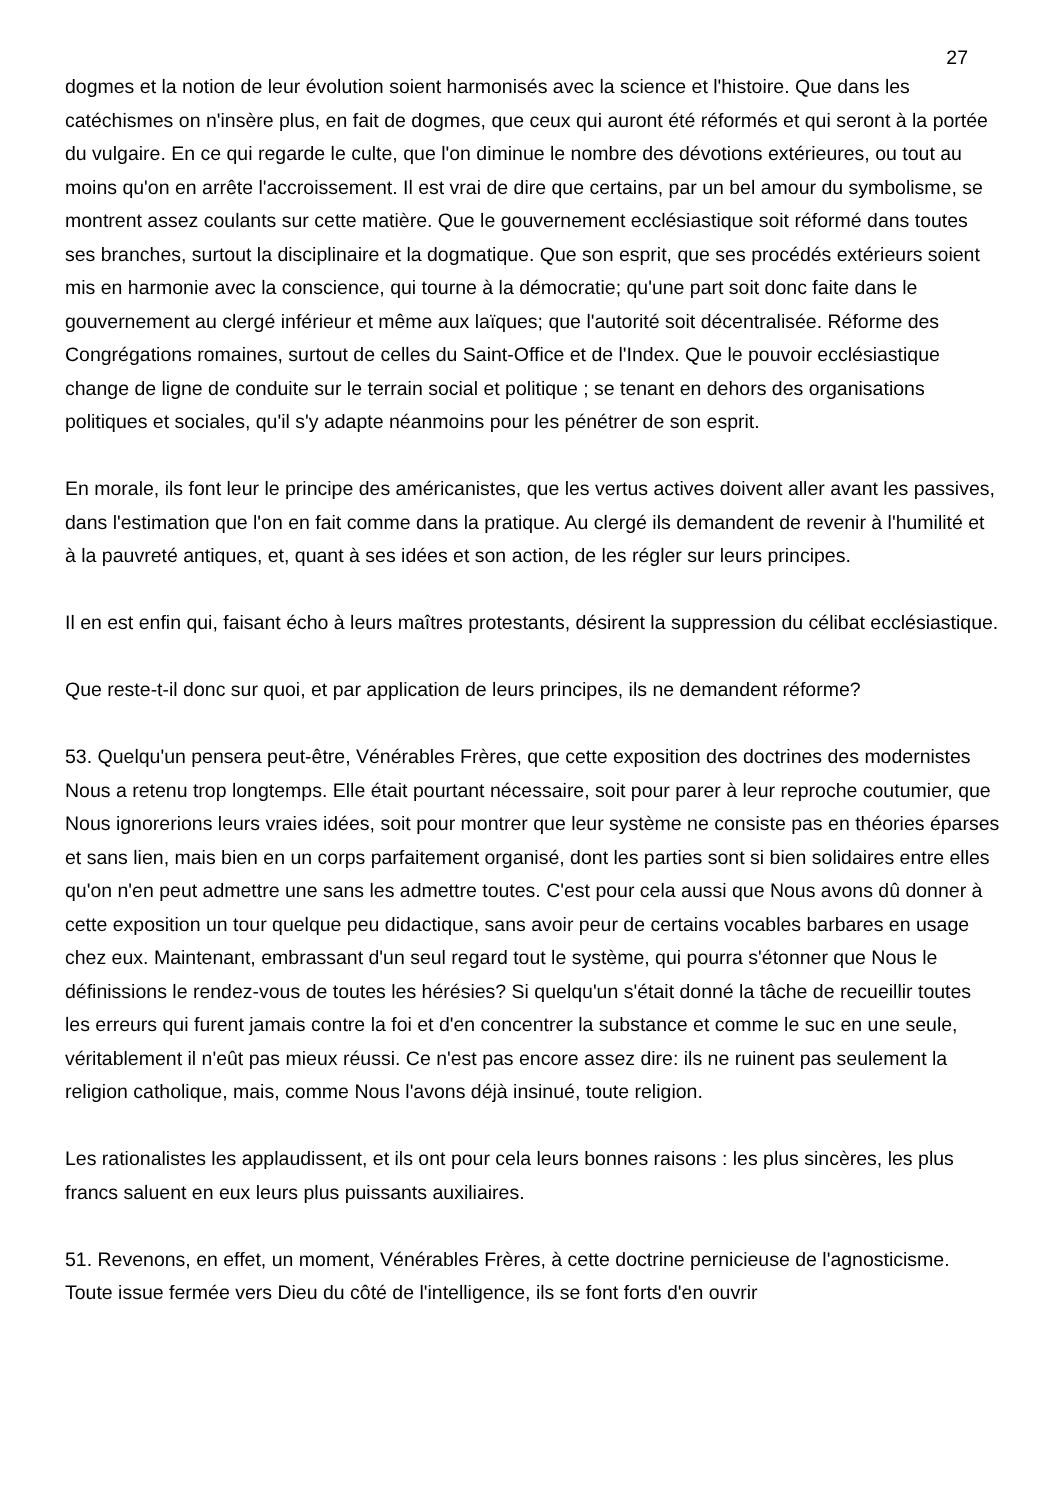27
dogmes et la notion de leur évolution soient harmonisés avec la science et l'histoire. Que dans les catéchismes on n'insère plus, en fait de dogmes, que ceux qui auront été réformés et qui seront à la portée du vulgaire. En ce qui regarde le culte, que l'on diminue le nombre des dévotions extérieures, ou tout au moins qu'on en arrête l'accroissement. Il est vrai de dire que certains, par un bel amour du symbolisme, se montrent assez coulants sur cette matière. Que le gouvernement ecclésiastique soit réformé dans toutes ses branches, surtout la disciplinaire et la dogmatique. Que son esprit, que ses procédés extérieurs soient mis en harmonie avec la conscience, qui tourne à la démocratie; qu'une part soit donc faite dans le gouvernement au clergé inférieur et même aux laïques; que l'autorité soit décentralisée. Réforme des Congrégations romaines, surtout de celles du Saint-Office et de l'Index. Que le pouvoir ecclésiastique change de ligne de conduite sur le terrain social et politique ; se tenant en dehors des organisations politiques et sociales, qu'il s'y adapte néanmoins pour les pénétrer de son esprit.
En morale, ils font leur le principe des américanistes, que les vertus actives doivent aller avant les passives, dans l'estimation que l'on en fait comme dans la pratique. Au clergé ils demandent de revenir à l'humilité et à la pauvreté antiques, et, quant à ses idées et son action, de les régler sur leurs principes.
Il en est enfin qui, faisant écho à leurs maîtres protestants, désirent la suppression du célibat ecclésiastique.
Que reste-t-il donc sur quoi, et par application de leurs principes, ils ne demandent réforme?
53. Quelqu'un pensera peut-être, Vénérables Frères, que cette exposition des doctrines des modernistes Nous a retenu trop longtemps. Elle était pourtant nécessaire, soit pour parer à leur reproche coutumier, que Nous ignorerions leurs vraies idées, soit pour montrer que leur système ne consiste pas en théories éparses et sans lien, mais bien en un corps parfaitement organisé, dont les parties sont si bien solidaires entre elles qu'on n'en peut admettre une sans les admettre toutes. C'est pour cela aussi que Nous avons dû donner à cette exposition un tour quelque peu didactique, sans avoir peur de certains vocables barbares en usage chez eux. Maintenant, embrassant d'un seul regard tout le système, qui pourra s'étonner que Nous le définissions le rendez-vous de toutes les hérésies? Si quelqu'un s'était donné la tâche de recueillir toutes les erreurs qui furent jamais contre la foi et d'en concentrer la substance et comme le suc en une seule, véritablement il n'eût pas mieux réussi. Ce n'est pas encore assez dire: ils ne ruinent pas seulement la religion catholique, mais, comme Nous l'avons déjà insinué, toute religion.
Les rationalistes les applaudissent, et ils ont pour cela leurs bonnes raisons : les plus sincères, les plus francs saluent en eux leurs plus puissants auxiliaires.
51. Revenons, en effet, un moment, Vénérables Frères, à cette doctrine pernicieuse de l'agnosticisme. Toute issue fermée vers Dieu du côté de l'intelligence, ils se font forts d'en ouvrir